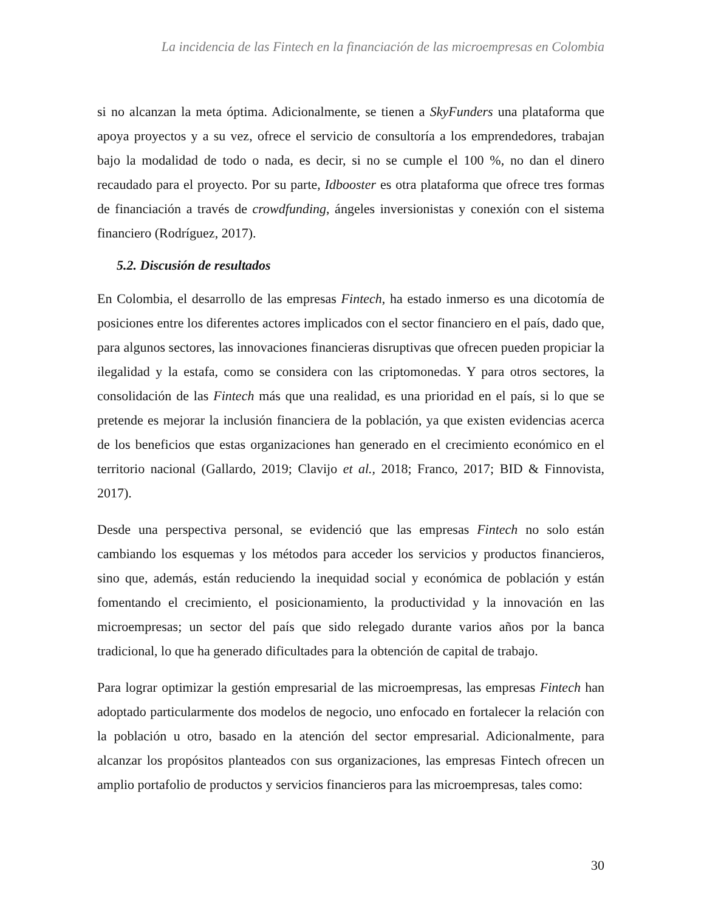La incidencia de las Fintech en la financiación de las microempresas en Colombia
si no alcanzan la meta óptima. Adicionalmente, se tienen a SkyFunders una plataforma que apoya proyectos y a su vez, ofrece el servicio de consultoría a los emprendedores, trabajan bajo la modalidad de todo o nada, es decir, si no se cumple el 100 %, no dan el dinero recaudado para el proyecto. Por su parte, Idbooster es otra plataforma que ofrece tres formas de financiación a través de crowdfunding, ángeles inversionistas y conexión con el sistema financiero (Rodríguez, 2017).
5.2. Discusión de resultados
En Colombia, el desarrollo de las empresas Fintech, ha estado inmerso es una dicotomía de posiciones entre los diferentes actores implicados con el sector financiero en el país, dado que, para algunos sectores, las innovaciones financieras disruptivas que ofrecen pueden propiciar la ilegalidad y la estafa, como se considera con las criptomonedas. Y para otros sectores, la consolidación de las Fintech más que una realidad, es una prioridad en el país, si lo que se pretende es mejorar la inclusión financiera de la población, ya que existen evidencias acerca de los beneficios que estas organizaciones han generado en el crecimiento económico en el territorio nacional (Gallardo, 2019; Clavijo et al., 2018; Franco, 2017; BID & Finnovista, 2017).
Desde una perspectiva personal, se evidenció que las empresas Fintech no solo están cambiando los esquemas y los métodos para acceder los servicios y productos financieros, sino que, además, están reduciendo la inequidad social y económica de población y están fomentando el crecimiento, el posicionamiento, la productividad y la innovación en las microempresas; un sector del país que sido relegado durante varios años por la banca tradicional, lo que ha generado dificultades para la obtención de capital de trabajo.
Para lograr optimizar la gestión empresarial de las microempresas, las empresas Fintech han adoptado particularmente dos modelos de negocio, uno enfocado en fortalecer la relación con la población u otro, basado en la atención del sector empresarial. Adicionalmente, para alcanzar los propósitos planteados con sus organizaciones, las empresas Fintech ofrecen un amplio portafolio de productos y servicios financieros para las microempresas, tales como:
30